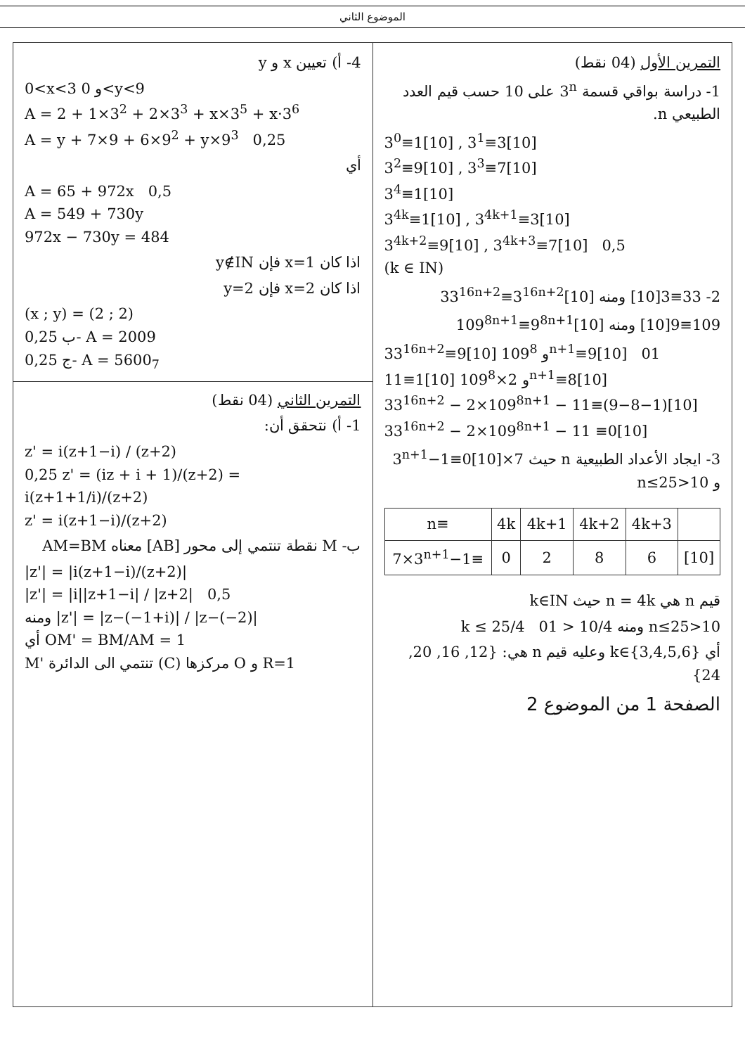الموضوع الثاني
التمرين الأول (04 نقط)
1- دراسة بواقي قسمة 3<sup>n</sup> على 10 حسب قيم العدد الطبيعي n.
3<sup>0</sup>≡1[10] , 3<sup>1</sup>≡3[10]
3<sup>2</sup>≡9[10] , 3<sup>3</sup>≡7[10]
3<sup>4</sup>≡1[10]
3<sup>4k</sup>≡1[10] , 3<sup>4k+1</sup>≡3[10]
3<sup>4k+2</sup>≡9[10] , 3<sup>4k+3</sup>≡7[10] 0,5
(k ∈ IN)
2- 33≡3[10] ومنه 33<sup>16n+2</sup>≡3<sup>16n+2</sup>[10]
109≡9[10] ومنه 109<sup>8n+1</sup>≡9<sup>8n+1</sup>[10]
33<sup>16n+2</sup>≡9[10] و 109<sup>8n+1</sup>≡9[10] 01
11≡1[10] و 2×109<sup>8n+1</sup>≡8[10]
33<sup>16n+2</sup> − 2×109<sup>8n+1</sup> − 11≡(9−8−1)[10]
33<sup>16n+2</sup> − 2×109<sup>8n+1</sup> − 11 ≡0[10]
3- ايجاد الأعداد الطبيعية n حيث 7×3<sup>n+1</sup>−1≡0[10] و 10<n≤25
| n≡ | 4k | 4k+1 | 4k+2 | 4k+3 | |
| 7×3<sup>n+1</sup>−1≡ | 0 | 2 | 8 | 6 | [10] |
قيم n هي n = 4k حيث k∈IN
10<n≤25 ومنه 10/4 < k ≤ 25/4 01
أي k∈{3,4,5,6} وعليه قيم n هي: {12, 16, 20, 24}
الصفحة 1 من الموضوع 2
4- أ) تعيين x و y
0<x<3 و 0<y<9
A = 2 + 1×3<sup>2</sup> + 2×3<sup>3</sup> + x×3<sup>5</sup> + x·3<sup>6</sup>
A = y + 7×9 + 6×9<sup>2</sup> + y×9<sup>3</sup> 0,25
أي
A = 65 + 972x 0,5
A = 549 + 730y
972x − 730y = 484
اذا كان x=1 فإن y∉IN
اذا كان x=2 فإن y=2
(x ; y) = (2 ; 2)
0,25 ب- A = 2009
0,25 ج- A = 5600<sub>7</sub>
التمرين الثاني (04 نقط)
1- أ) نتحقق أن:
z' = i(z+1−i) / (z+2)
0,25 z' = (iz + i + 1)/(z+2) = i(z+1+1/i)/(z+2)
z' = i(z+1−i)/(z+2)
ب- M نقطة تنتمي إلى محور [AB] معناه AM=BM
|z'| = |i(z+1−i)/(z+2)|
|z'| = |i||z+1−i| / |z+2| 0,5
ومنه |z'| = |z−(−1+i)| / |z−(−2)|
أي OM' = BM/AM = 1
M' تنتمي الى الدائرة (C) مركزها O و R=1